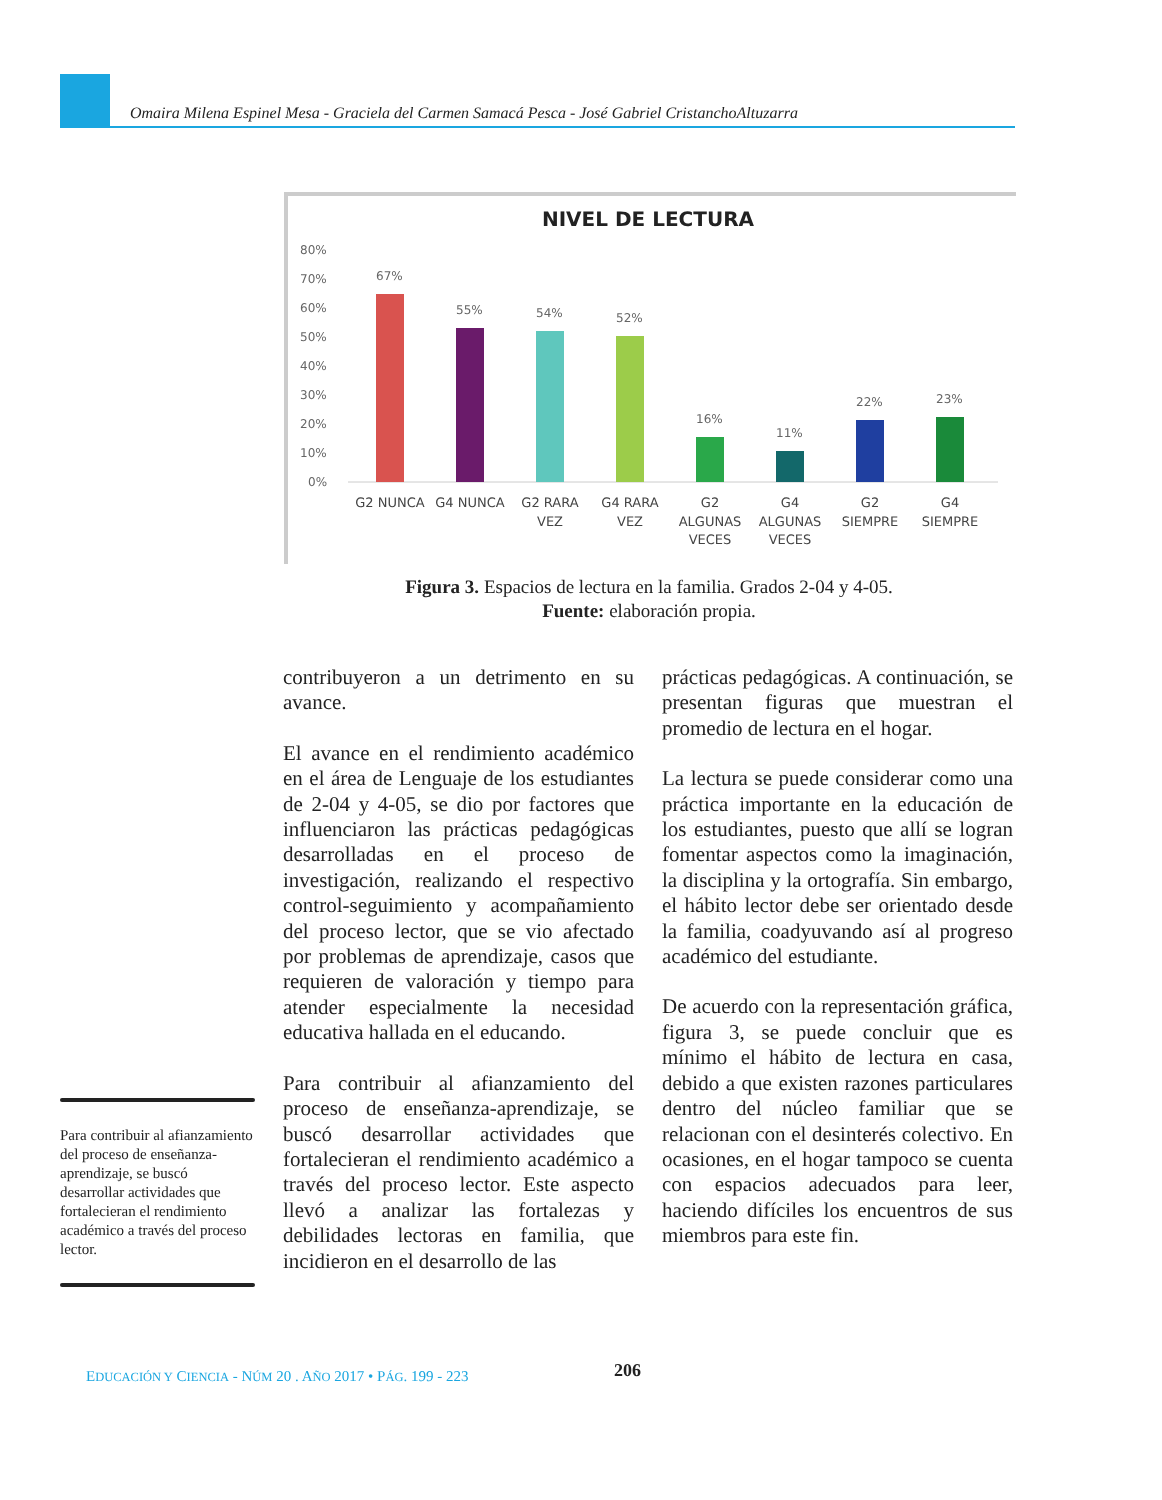Omaira Milena Espinel Mesa - Graciela del Carmen Samacá Pesca - José Gabriel CristanchoAltuzarra
NIVEL DE LECTURA
80%
70%
60%
50%
40%
30%
20%
10%
0%
67%
55%
54%
52%
16%
11%
22%
23%
G2 NUNCA
G4 NUNCA
G2 RARA
VEZ
G4 RARA
VEZ
G2
ALGUNAS
VECES
G4
ALGUNAS
VECES
G2
SIEMPRE
G4
SIEMPRE
Figura 3. Espacios de lectura en la familia. Grados 2-04 y 4-05.
Fuente: elaboración propia.
contribuyeron a un detrimento en su avance.
El avance en el rendimiento académico en el área de Lenguaje de los estudiantes de 2-04 y 4-05, se dio por factores que influenciaron las prácticas pedagógicas desarrolladas en el proceso de investigación, realizando el respectivo control-seguimiento y acompañamiento del proceso lector, que se vio afectado por problemas de aprendizaje, casos que requieren de valoración y tiempo para atender especialmente la necesidad educativa hallada en el educando.
Para contribuir al afianzamiento del proceso de enseñanza-aprendizaje, se buscó desarrollar actividades que fortalecieran el rendimiento académico a través del proceso lector. Este aspecto llevó a analizar las fortalezas y debilidades lectoras en familia, que incidieron en el desarrollo de las
prácticas pedagógicas. A continuación, se presentan figuras que muestran el promedio de lectura en el hogar.
La lectura se puede considerar como una práctica importante en la educación de los estudiantes, puesto que allí se logran fomentar aspectos como la imaginación, la disciplina y la ortografía. Sin embargo, el hábito lector debe ser orientado desde la familia, coadyuvando así al progreso académico del estudiante.
De acuerdo con la representación gráfica, figura 3, se puede concluir que es mínimo el hábito de lectura en casa, debido a que existen razones particulares dentro del núcleo familiar que se relacionan con el desinterés colectivo. En ocasiones, en el hogar tampoco se cuenta con espacios adecuados para leer, haciendo difíciles los encuentros de sus miembros para este fin.
Para contribuir al afianzamiento del proceso de enseñanza-aprendizaje, se buscó desarrollar actividades que fortalecieran el rendimiento académico a través del proceso lector.
EDUCACIÓN Y CIENCIA - NÚM 20 . AÑO 2017 • PÁG. 199 - 223
206